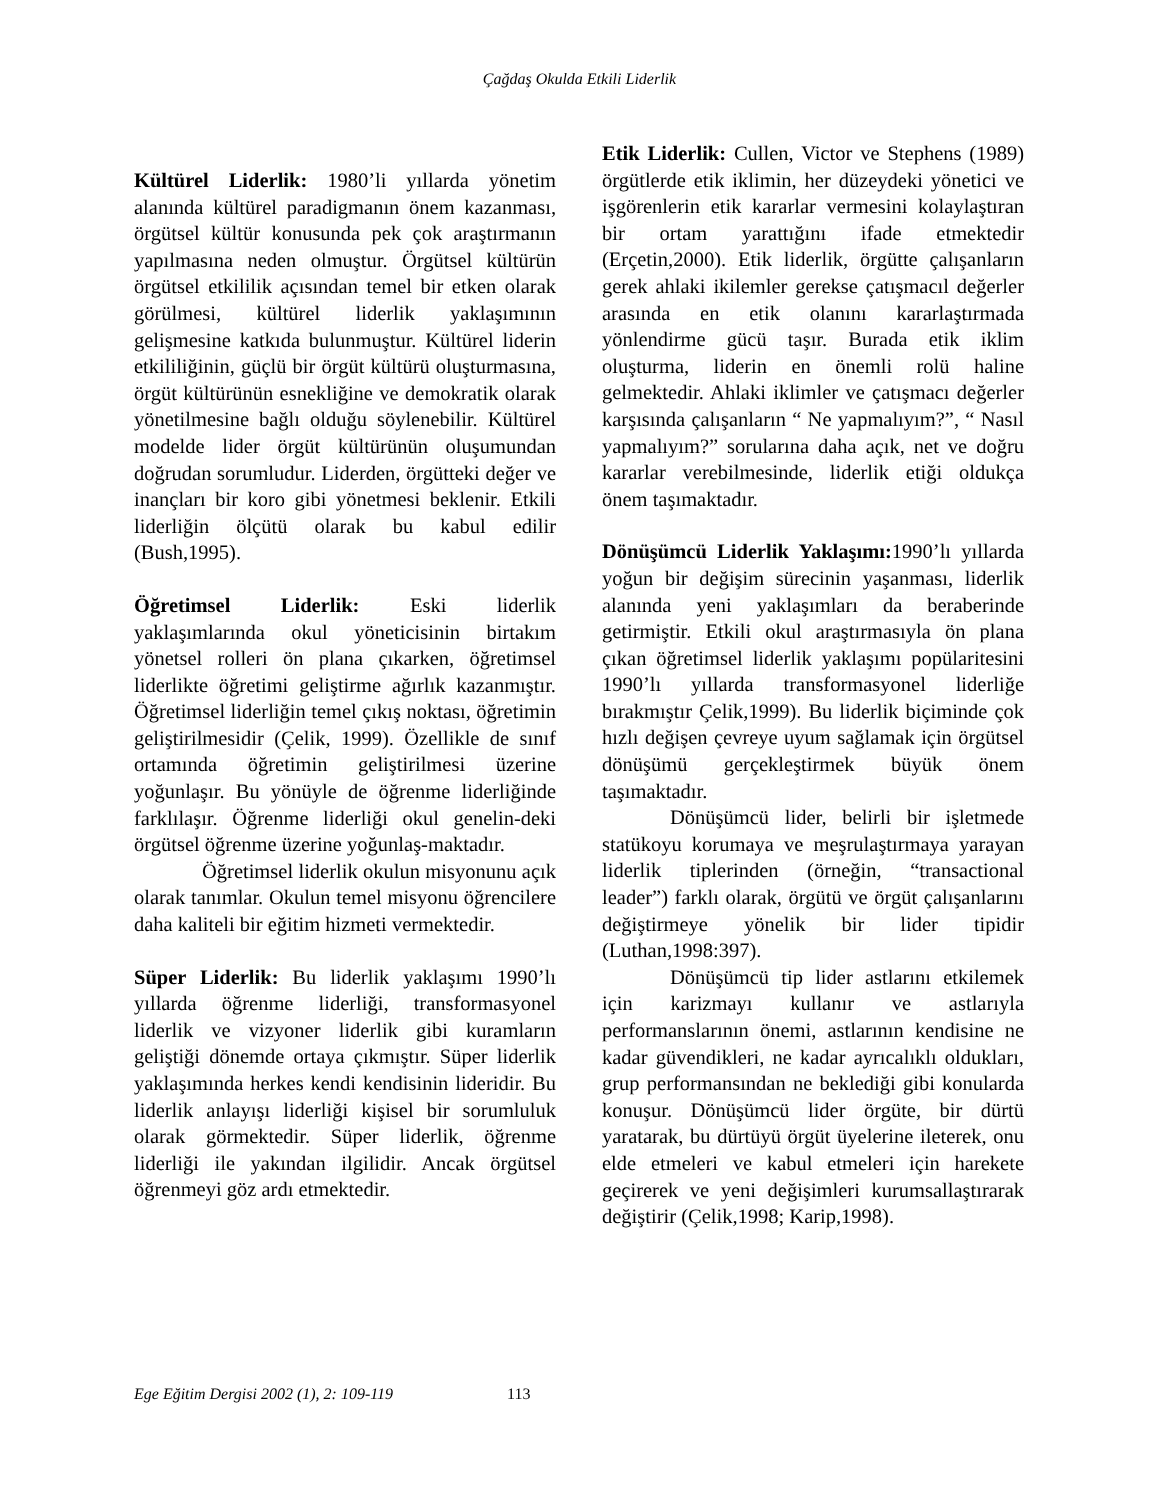Çağdaş Okulda Etkili Liderlik
Kültürel Liderlik: 1980’li yıllarda yönetim alanında kültürel paradigmanın önem kazanması, örgütsel kültür konusunda pek çok araştırmanın yapılmasına neden olmuştur. Örgütsel kültürün örgütsel etkililik açısından temel bir etken olarak görülmesi, kültürel liderlik yaklaşımının gelişmesine katkıda bulunmuştur. Kültürel liderin etkililiğinin, güçlü bir örgüt kültürü oluşturmasına, örgüt kültürünün esnekliğine ve demokratik olarak yönetilmesine bağlı olduğu söylenebilir. Kültürel modelde lider örgüt kültürünün oluşumundan doğrudan sorumludur. Liderden, örgütteki değer ve inançları bir koro gibi yönetmesi beklenir. Etkili liderliğin ölçütü olarak bu kabul edilir (Bush,1995).
Öğretimsel Liderlik: Eski liderlik yaklaşımlarında okul yöneticisinin birtakım yönetsel rolleri ön plana çıkarken, öğretimsel liderlikte öğretimi geliştirme ağırlık kazanmıştır. Öğretimsel liderliğin temel çıkış noktası, öğretimin geliştirilmesidir (Çelik, 1999). Özellikle de sınıf ortamında öğretimin geliştirilmesi üzerine yoğunlaşır. Bu yönüyle de öğrenme liderliğinde farklılaşır. Öğrenme liderliği okul genelin-deki örgütsel öğrenme üzerine yoğunlaş-maktadır.
Öğretimsel liderlik okulun misyonunu açık olarak tanımlar. Okulun temel misyonu öğrencilere daha kaliteli bir eğitim hizmeti vermektedir.
Süper Liderlik: Bu liderlik yaklaşımı 1990’lı yıllarda öğrenme liderliği, transformasyonel liderlik ve vizyoner liderlik gibi kuramların geliştiği dönemde ortaya çıkmıştır. Süper liderlik yaklaşımında herkes kendi kendisinin lideridir. Bu liderlik anlayışı liderliği kişisel bir sorumluluk olarak görmektedir. Süper liderlik, öğrenme liderliği ile yakından ilgilidir. Ancak örgütsel öğrenmeyi göz ardı etmektedir.
Etik Liderlik: Cullen, Victor ve Stephens (1989) örgütlerde etik iklimin, her düzeydeki yönetici ve işgörenlerin etik kararlar vermesini kolaylaştıran bir ortam yarattığını ifade etmektedir (Erçetin,2000). Etik liderlik, örgütte çalışanların gerek ahlaki ikilemler gerekse çatışmacıl değerler arasında en etik olanını kararlaştırmada yönlendirme gücü taşır. Burada etik iklim oluşturma, liderin en önemli rolü haline gelmektedir. Ahlaki iklimler ve çatışmacı değerler karşısında çalışanların “ Ne yapmalıyım?”, “ Nasıl yapmalıyım?” sorularına daha açık, net ve doğru kararlar verebilmesinde, liderlik etiği oldukça önem taşımaktadır.
Dönüşümcü Liderlik Yaklaşımı: 1990’lı yıllarda yoğun bir değişim sürecinin yaşanması, liderlik alanında yeni yaklaşımları da beraberinde getirmiştir. Etkili okul araştırmasıyla ön plana çıkan öğretimsel liderlik yaklaşımı popülaritesini 1990’lı yıllarda transformasyonel liderliğe bırakmıştır Çelik,1999). Bu liderlik biçiminde çok hızlı değişen çevreye uyum sağlamak için örgütsel dönüşümü gerçekleştirmek büyük önem taşımaktadır.
Dönüşümcü lider, belirli bir işletmede statükoyu korumaya ve meşrulaştırmaya yarayan liderlik tiplerinden (örneğin, “transactional leader”) farklı olarak, örgütü ve örgüt çalışanlarını değiştirmeye yönelik bir lider tipidir (Luthan,1998:397).
Dönüşümcü tip lider astlarını etkilemek için karizmayı kullanır ve astlarıyla performanslarının önemi, astlarının kendisine ne kadar güvendikleri, ne kadar ayrıcalıklı oldukları, grup performansından ne beklediği gibi konularda konuşur. Dönüşümcü lider örgüte, bir dürtü yaratarak, bu dürtüyü örgüt üyelerine ileterek, onu elde etmeleri ve kabul etmeleri için harekete geçirerek ve yeni değişimleri kurumsallaştırarak değiştirir (Çelik,1998; Karip,1998).
Ege Eğitim Dergisi 2002 (1), 2: 109-119 113